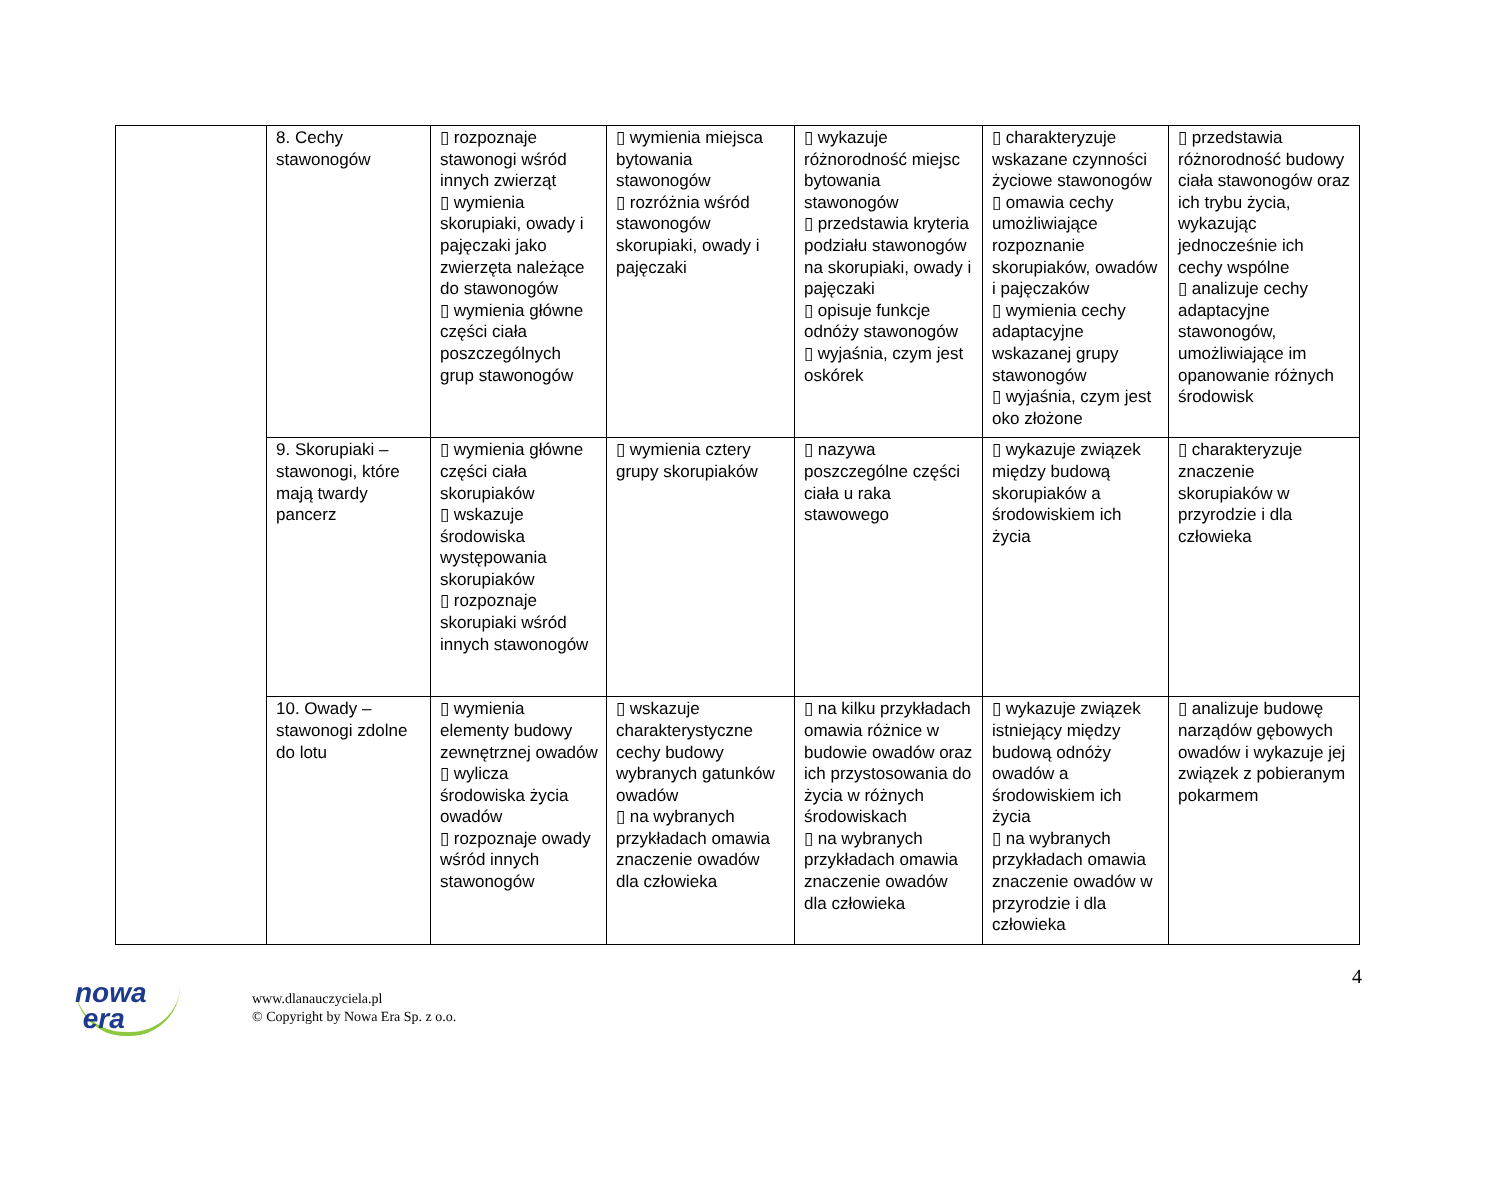| | 8. Cechy stawonogów | ▯ rozpoznaje stawonogi wśród innych zwierząt ▯ wymienia skorupiaki, owady i pajęczaki jako zwierzęta należące do stawonogów ▯ wymienia główne części ciała poszczególnych grup stawonogów | ▯ wymienia miejsca bytowania stawonogów ▯ rozróżnia wśród stawonogów skorupiaki, owady i pajęczaki | ▯ wykazuje różnorodność miejsc bytowania stawonogów ▯ przedstawia kryteria podziału stawonogów na skorupiaki, owady i pajęczaki ▯ opisuje funkcje odnóży stawonogów ▯ wyjaśnia, czym jest oskórek | ▯ charakteryzuje wskazane czynności życiowe stawonogów ▯ omawia cechy umożliwiające rozpoznanie skorupiaków, owadów i pajęczaków ▯ wymienia cechy adaptacyjne wskazanej grupy stawonogów ▯ wyjaśnia, czym jest oko złożone | ▯ przedstawia różnorodność budowy ciała stawonogów oraz ich trybu życia, wykazując jednocześnie ich cechy wspólne ▯ analizuje cechy adaptacyjne stawonogów, umożliwiające im opanowanie różnych środowisk |
| | 9. Skorupiaki – stawonogi, które mają twardy pancerz | ▯ wymienia główne części ciała skorupiaków ▯ wskazuje środowiska występowania skorupiaków ▯ rozpoznaje skorupiaki wśród innych stawonogów | ▯ wymienia cztery grupy skorupiaków | ▯ nazywa poszczególne części ciała u raka stawowego | ▯ wykazuje związek między budową skorupiaków a środowiskiem ich życia | ▯ charakteryzuje znaczenie skorupiaków w przyrodzie i dla człowieka |
| | 10. Owady – stawonogi zdolne do lotu | ▯ wymienia elementy budowy zewnętrznej owadów ▯ wylicza środowiska życia owadów ▯ rozpoznaje owady wśród innych stawonogów | ▯ wskazuje charakterystyczne cechy budowy wybranych gatunków owadów ▯ na wybranych przykładach omawia znaczenie owadów dla człowieka | ▯ na kilku przykładach omawia różnice w budowie owadów oraz ich przystosowania do życia w różnych środowiskach ▯ na wybranych przykładach omawia znaczenie owadów dla człowieka | ▯ wykazuje związek istniejący między budową odnóży owadów a środowiskiem ich życia ▯ na wybranych przykładach omawia znaczenie owadów w przyrodzie i dla człowieka | ▯ analizuje budowę narządów gębowych owadów i wykazuje jej związek z pobieranym pokarmem |
4
nowa
era
www.dlanauczyciela.pl
© Copyright by Nowa Era Sp. z o.o.